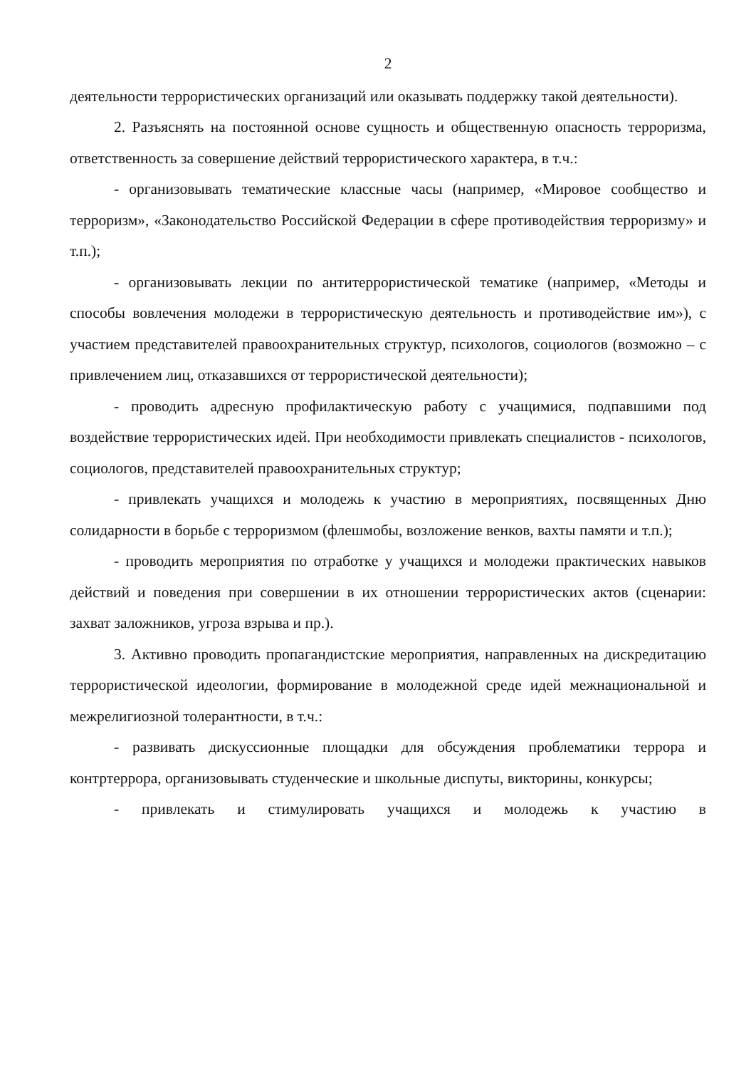2
деятельности террористических организаций или оказывать поддержку такой деятельности).
2. Разъяснять на постоянной основе сущность и общественную опасность терроризма, ответственность за совершение действий террористического характера, в т.ч.:
- организовывать тематические классные часы (например, «Мировое сообщество и терроризм», «Законодательство Российской Федерации в сфере противодействия терроризму» и т.п.);
- организовывать лекции по антитеррористической тематике (например, «Методы и способы вовлечения молодежи в террористическую деятельность и противодействие им»), с участием представителей правоохранительных структур, психологов, социологов (возможно – с привлечением лиц, отказавшихся от террористической деятельности);
- проводить адресную профилактическую работу с учащимися, подпавшими под воздействие террористических идей. При необходимости привлекать специалистов - психологов, социологов, представителей правоохранительных структур;
- привлекать учащихся и молодежь к участию в мероприятиях, посвященных Дню солидарности в борьбе с терроризмом (флешмобы, возложение венков, вахты памяти и т.п.);
- проводить мероприятия по отработке у учащихся и молодежи практических навыков действий и поведения при совершении в их отношении террористических актов (сценарии: захват заложников, угроза взрыва и пр.).
3. Активно проводить пропагандистские мероприятия, направленных на дискредитацию террористической идеологии, формирование в молодежной среде идей межнациональной и межрелигиозной толерантности, в т.ч.:
- развивать дискуссионные площадки для обсуждения проблематики террора и контртеррора, организовывать студенческие и школьные диспуты, викторины, конкурсы;
- привлекать и стимулировать учащихся и молодежь к участию в